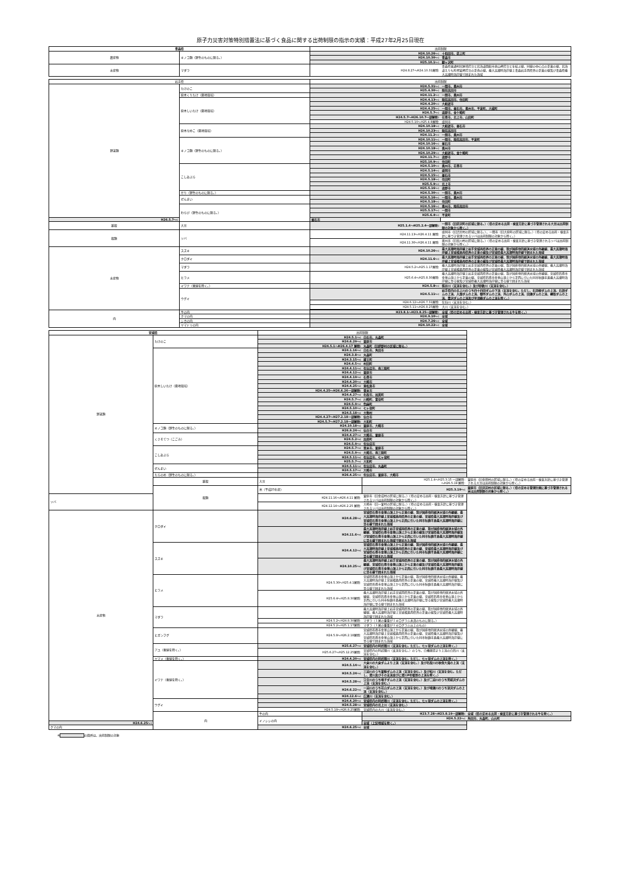原子力災害対策特別措置法に基づく食品に関する出荷制限の指示の実績：平成27年2月25日現在
| 青森県 | | 出荷制限 | |
| --- | --- | --- | --- |
| 農産物 | キノコ類（野生のものに限る。） | H24.10.26～: | 十和田市、藤上町 |
| | | H24.10.30～: | 青森市 |
| | | H25.10.1～: | 鰺ヶ沢町 |
| 水産物 | マダラ | H24.8.27～H24.10.31解除: | 青森県東通村尻屋埼灯台と北海道函館市恵山岬灯台とを結ぶ線、同線の中心点の正東の線、北海道えりも町襟裳岬灯台の正南の線、最大高潮時海岸線上青森岩手両県界の正東の線及び青森県最大高潮時海岸線で囲まれた海域 |
| 岩手県 | | 出荷制限 | |
| --- | --- | --- | --- |
| 野菜類 | たけのこ | H24.5.31～: | 一関市、奥州市 |
| | | H25.4.30～: | 陸前高田市 |
| | 原木くりたけ（露地栽培） | H24.11.2～: | 一関市、奥州市 |
| | 原木しいたけ（露地栽培） | H24.4.13～: | 陸前高田市、住田町 |
| | | H24.4.20～: | 大船渡市 |
| | | H24.4.25～: | 一関市、釜石市、奥州市、平泉町、大槌町 |
| | | H24.5.7～: | 遠野市、金ケ崎町 |
| | | H24.5.7～H26.10.7一部解除: | 花巻市、北上市、山田町 |
| | | H24.5.10～H25.4.8解除: | 盛岡市 |
| | 原木なめこ（露地栽培） | H24.10.18～: | 大船渡市、釜石市 |
| | | H24.10.23～: | 陸前高田市 |
| | | H24.11.2～: | 一関市、奥州市 |
| | キノコ類（野生のものに限る。） | H24.10.11～: | 一関市、陸前高田市、平泉町 |
| | | H24.10.16～: | 釜石市 |
| | | H24.10.18～: | 奥州市 |
| | | H24.10.29～: | 大船渡市、金ケ崎町 |
| | | H24.11.7～: | 遠野市 |
| | | H25.10.9～: | 住田町 |
| | こしあぶら | H24.5.10～: | 奥州市、花巻市 |
| | | H24.5.14～: | 盛岡市 |
| | | H24.5.15～: | 釜石市 |
| | | H24.5.18～: | 住田町 |
| | | H25.5.9～: | 北上市 |
| | | H25.5.16～: | 遠野市 |
| | せり（野生のものに限る。） | H24.5.30～: | 一関市、奥州市 |
| | ぜんまい | H24.5.16～: | 一関市、奥州市 |
| | | H24.5.18～: | 住田町 |
| | わらび（野生のものに限る。） | H24.5.16～: | 奥州市、陸前高田市 |
| | | H25.5.17～: | 一関市 |
| | | H25.6.4～: | 平泉町 |
| H26.5.7～: | | 釜石市 | |
| 雑穀 | 大豆 | H25.1.4～H25.2.4一部解除: | 一関市（旧藤沢町の区域に限る。）（県の定める出荷・検査方針に基づき管理される大豆は出荷制限の対象から除く。） |
| 穀類 | ソバ | H24.11.13～H26.4.11 解除: | 盛岡市（旧渋民村の区域に限る。）、一関市（旧大原町の区域に限る。）（県の定める出荷・検査方針に基づき管理されるソバは出荷制限の対象から除く。） |
| | | H24.11.30～H26.4.11 解除: | 奥州市（旧衣川村の区域に限る。）（県の定める出荷・検査方針に基づき管理されるソバは出荷制限の対象から除く。） |
| 水産物 | スズキ | H24.10.26～: | 最大高潮時海岸線上岩手宮城両県界の正東の線、我が国排他的経済水域の外縁線、最大高潮時海岸線上宮城福島両県界の正東の線及び宮城県最大高潮時海岸線で囲まれた海域 |
| | クロダイ | H24.11.6～: | 最大高潮時海岸線上岩手宮城両県界の正東の線、我が国排他的経済水域の外縁線、最大高潮時海岸線上宮城福島両県界の正東の線及び宮城県最大高潮時海岸線で囲まれた海域 |
| | マダラ | H24.5.2～H25.1.17解除: | 最大高潮時海岸線上岩手宮城両県界の正東の線、我が国排他的経済水域の外縁線、最大高潮時海岸線上宮城福島両県界の正東の線及び宮城県最大高潮時海岸線で囲まれた海域 |
| | ヒラメ | H25.6.4～H25.8.30解除: | 最大高潮時海岸線上岩手宮城両県界の正東の線、我が国排他的経済水域の外縁線、宮城県石巻市金華山頂上から正東の線、宮城県石巻市金華山頂上から正西に引いた同市牡鹿半島最大高潮時海岸線に至る線及び宮城県最大高潮時海岸線に至る線で囲まれた海域 |
| | イワナ（養殖を除く。） | H24.5.8～: | 磐井川（支流を含む。）及び砂鉄川（支流を含む。） |
| | ウグイ | H24.5.11～: | 岩手県内の北上川のうち四十四田ダムの下流（支流を含む。ただし、石羽根ダムの上流、石淵ダムの上流、入畑ダムの上流、御所ダムの上流、外山ダムの上流、田瀬ダムの上流、綱取ダムの上流、豊沢ダムの上流及び早池峰ダムの上流を除く。） |
| | | H24.6.12～H26.7.31解除: | 気仙川（支流を含む。） |
| | | H24.5.11～H26.8.25解除: | 大川（支流を含む。） |
| 肉 | 牛の肉 | H23.8.1～H23.8.25一部解除: | 全域（県の定める出荷・検査方針に基づき管理される牛を除く。） |
| | クマの肉 | H24.9.10～: | 全域 |
| | シカの肉 | H24.7.26～: | 全域 |
| | ヤマドリの肉 | H24.10.22～: | 全域 |
| 宮城県 | | 出荷制限 | | |
| --- | --- | --- | --- | --- |
| 野菜類 | たけのこ | H24.5.1～: | 白石市、丸森町 | |
| | | H24.6.29～: | 栗原市 | |
| | | H24.5.1～H26.4.17 解除: | 丸森町（旧耕野村の区域に限る。） | |
| | 原木しいたけ（露地栽培） | H24.1.16～: | 白石市、角田市 | |
| | | H24.3.8～: | 丸森町 | |
| | | H24.3.15～: | 蔵王町 | |
| | | H24.4.5～: | 村田町 | |
| | | H24.4.11～: | 気仙沼市、南三陸町 | |
| | | H24.4.12～: | 栗原市 | |
| | | H24.4.19～: | 石巻市 | |
| | | H24.4.20～: | 大崎市 | |
| | | H24.4.25～: | 東松島市 | |
| | | H24.4.25～H26.6.26一部解除: | 登米市 | |
| | | H24.4.27～: | 名取市、加美町 | |
| | | H24.5.7～: | 川崎町、富谷町 | |
| | | H24.5.9～: | 色麻町 | |
| | | H24.5.10～: | 七ヶ宿町 | |
| | | H24.5.18～: | 大衡村 | |
| | | H24.4.27～H27.2.18一部解除: | 仙台市 | |
| | | H24.5.7～H27.2.18一部解除: | 大和町 | |
| | キノコ類（野生のものに限る。） | H24.10.18～: | 栗原市、大崎市 | |
| | | H26.9.24～: | 仙台市 | |
| | くさそてつ（こごみ） | H24.4.27～: | 大崎市、栗原市 | |
| | | H24.5.2～: | 加美町 | |
| | | H24.5.9～: | 気仙沼市 | |
| | こしあぶら | H24.5.7～: | 登米市、栗原市 | |
| | | H24.5.9～: | 大崎市、南三陸町 | |
| | | H24.5.11～: | 気仙沼市、七ヶ宿町 | |
| | | H25.5.7～: | 大和町 | |
| | ぜんまい | H24.5.11～: | 気仙沼市、丸森町 | |
| | | H24.5.17～: | 大崎市 | |
| | たらのめ（野生のものに限る。） | H26.4.25～: | 気仙沼市、栗原市、大崎市 | |
| | 雑穀 | 大豆 | H25.1.4～H25.3.15 一部解除: ～H26.5.19 解除: | 栗原市（旧金田村の区域に限る。）（県の定める出荷・検査方針に基づき管理される大豆は出荷制限の対象から除く。） |
| | 穀類 | 米（平成25年産） | H25.3.19～: | 栗原市（旧沢辺村の区域に限る。）（県の定める管理計画に基づき管理される米は出荷制限の対象から除く。） |
| ソバ | | H24.11.16～H26.4.11 解除: | 栗原市（旧金成村の区域に限る。）（県の定める出荷・検査方針に基づき管理されるソバは出荷制限の対象から除く。） | |
| | | H24.12.14～H26.2.25 解除: | 大崎市（旧一栗村の区域に限る。）（県の定める出荷・検査方針に基づき管理されるソバは出荷制限の対象から除く。） | |
| 水産物 | クロダイ | H24.6.28～: | 宮城県石巻市金華山頂上から正東の線、我が国排他的経済水域の外縁線、最大高潮時海岸線上宮城福島両県界の正東の線、宮城県最大高潮時海岸線及び宮城県石巻市金華山頂上から正西に引いた同市牡鹿半島最大高潮時海岸線に至る線で囲まれた海域 | |
| | | H24.11.6～: | 最大高潮時海岸線上岩手宮城両県界の正東の線、我が国排他的経済水域の外縁線、宮城県石巻市金華山頂上から正東の線及び宮城県最大高潮時海岸線及び宮城県石巻市金華山頂上から正西に引いた同市牡鹿半島最大高潮時海岸線に至る線で囲まれた海域で囲まれた海域 | |
| | スズキ | H24.4.12～: | 宮城県石巻市金華山頂上から正東の線、我が国排他的経済水域の外縁線、最大高潮時海岸線上宮城福島両県界の正東の線、宮城県最大高潮時海岸線及び宮城県石巻市金華山頂上から正西に引いた同市牡鹿半島最大高潮時海岸線に至る線で囲まれた海域 | |
| | | H24.10.25～: | 最大高潮時海岸線上岩手宮城両県界の正東の線、我が国排他的経済水域の外縁線、宮城県石巻市金華山頂上から正東の線及び宮城県最大高潮時海岸線及び宮城県石巻市金華山頂上から正西に引いた同市牡鹿半島最大高潮時海岸線に至る線で囲まれた海域 | |
| | ヒラメ | H24.5.30～H25.4.1解除: | 宮城県石巻市金華山頂上から正東の線、我が国排他的経済水域の外縁線、最大高潮時海岸線上宮城福島両県界の正東の線、宮城県最大高潮時海岸線及び宮城県石巻市金華山頂上から正西に引いた同市牡鹿半島最大高潮時海岸線に至る線で囲まれた海域 | |
| | | H25.6.4～H25.8.30解除: | 最大高潮時海岸線上岩手宮城両県界の正東の線、我が国排他的経済水域の外縁線、宮城県石巻市金華山頂上から正東の線、宮城県石巻市金華山頂上から正西に引いた同市牡鹿半島最大高潮時海岸線に至る線及び宮城県最大高潮時海岸線に至る線で囲まれた海域 | |
| | マダラ | | 最大高潮時海岸線上岩手宮城両県界の正東の線、我が国排他的経済水域の外縁線、最大高潮時海岸線上宮城福島両県界の正東の線及び宮城県最大高潮時海岸線で囲まれた海域 | |
| | | H24.5.2～H24.8.30解除: | マダラ（１尾の重量が１キログラム未満のものに限る。） | |
| | | H24.5.2～H25.1.17解除: | マダラ（１尾の重量が１キログラム以上のもの） | |
| | ヒガンフグ | H24.5.8～H26.2.18解除: | 宮城県石巻市金華山頂上から正東の線、我が国排他的経済水域の外縁線、最大高潮時海岸線上宮城福島両県界の正東の線、宮城県最大高潮時海岸線及び宮城県石巻市金華山頂上から正西に引いた同市牡鹿半島最大高潮時海岸線に至る線で囲まれた海域 | |
| | アユ（養殖を除く。） | H25.6.27～: | 宮城県内の阿武隈川（支流を含む。ただし、七ヶ宿ダムの上流を除く。） | |
| | | H25.6.27～H25.12.25解除: | 宮城県内の阿武隈川（支流を含む。）のうち、白幡堰堤より上流の白石川（支流を含む。） | |
| | ヤマメ（養殖を除く。） | H24.4.20～: | 宮城県内の阿武隈川（支流を含む。ただし、七ヶ宿ダムの上流を除く。） | |
| | イワナ（養殖を除く。） | H24.5.14～: | 大倉川の大倉ダムより上流（支流を含む。）及び名取川の秋保大滝の上流（支流を含む。） | |
| | | H24.5.24～: | 三迫川のうち栗駒ダムの上流（支流を含む。）及び松川（支流を含む。ただし、澄川及びその支流並びに澄川4号堰堤の上流を除く。） | |
| | | H24.5.28～: | 江合川のうち鳴子ダムの上流（支流を含む。）及び二迫川のうち荒砥沢ダムの上流（支流を含む。） | |
| | | H24.6.22～: | 一迫川のうち花山ダムの上流（支流を含む。）及び鳴瀬川のうち漆沢ダムの上流（支流を含む。） | |
| | | H24.12.6～: | 広瀬川（支流を含む。） | |
| | ウグイ | H24.4.20～: | 宮城県内の阿武隈川（支流を含む。ただし、七ヶ宿ダムの上流を除く。） | |
| | | H24.5.28～: | 宮城県内の北上川（支流を含む。） | |
| | | H24.5.18～H26.8.25解除: | 宮城県内の大川（支流を含む。） | |
| | 肉 | 牛の肉 | H23.7.28～H23.8.19一部解除: | 全域（県の定める出荷・検査方針に基づき管理される牛を除く。） |
| | | イノシシの肉 | H24.5.22～: | 角田市、丸森町、山元町 |
| H24.6.25～: | | | 全域（上記地域を除く。） | |
| クマの肉 | | H24.6.25～: | 全域 | |
※ の箇所は、出荷制限の対象